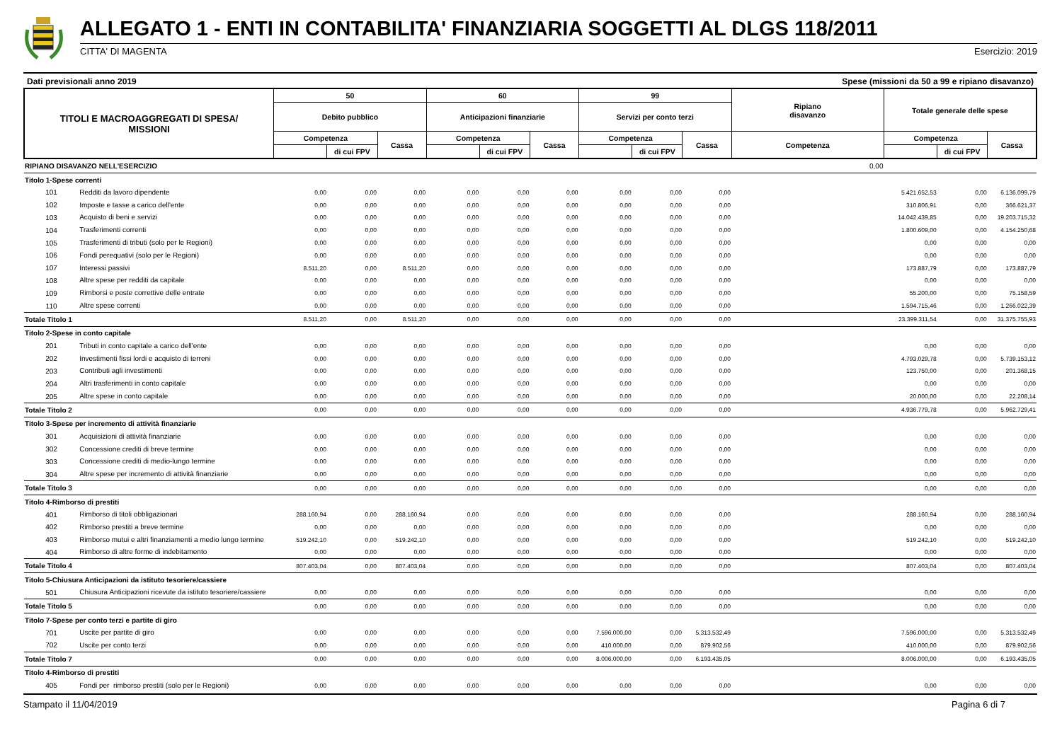ALLEGATO 1 - ENTI IN CONTABILITA' FINANZIARIA SOGGETTI AL DLGS 118/2011
CITTA' DI MAGENTA Esercizio: 2019
Dati previsionali anno 2019 Spese (missioni da 50 a 99 e ripiano disavanzo)
| TITOLI E MACROAGGREGATI DI SPESA/ MISSIONI | | 50 | | | 60 | | | 99 | | | Ripiano disavanzo | Totale generale delle spese | | |
| --- | --- | --- | --- | --- | --- | --- | --- | --- | --- | --- | --- | --- | --- | --- |
| | | Debito pubblico | | | Anticipazioni finanziarie | | | Servizi per conto terzi | | | | | | |
| | | Competenza | | Cassa | Competenza | | Cassa | Competenza | | Cassa | Competenza | Competenza | | Cassa |
| | | | di cui FPV | | | di cui FPV | | | di cui FPV | | | | di cui FPV | |
| RIPIANO DISAVANZO NELL'ESERCIZIO | | | | | | | | | | | 0,00 | | | |
| Titolo 1-Spese correnti | | | | | | | | | | | | | | |
| 101 | Redditi da lavoro dipendente | 0,00 | 0,00 | 0,00 | 0,00 | 0,00 | 0,00 | 0,00 | 0,00 | 0,00 | | 5.421.652,53 | 0,00 | 6.136.099,79 |
| 102 | Imposte e tasse a carico dell'ente | 0,00 | 0,00 | 0,00 | 0,00 | 0,00 | 0,00 | 0,00 | 0,00 | 0,00 | | 310.806,91 | 0,00 | 366.621,37 |
| 103 | Acquisto di beni e servizi | 0,00 | 0,00 | 0,00 | 0,00 | 0,00 | 0,00 | 0,00 | 0,00 | 0,00 | | 14.042.439,85 | 0,00 | 19.203.715,32 |
| 104 | Trasferimenti correnti | 0,00 | 0,00 | 0,00 | 0,00 | 0,00 | 0,00 | 0,00 | 0,00 | 0,00 | | 1.800.609,00 | 0,00 | 4.154.250,68 |
| 105 | Trasferimenti di tributi (solo per le Regioni) | 0,00 | 0,00 | 0,00 | 0,00 | 0,00 | 0,00 | 0,00 | 0,00 | 0,00 | | 0,00 | 0,00 | 0,00 |
| 106 | Fondi perequativi (solo per le Regioni) | 0,00 | 0,00 | 0,00 | 0,00 | 0,00 | 0,00 | 0,00 | 0,00 | 0,00 | | 0,00 | 0,00 | 0,00 |
| 107 | Interessi passivi | 8.511,20 | 0,00 | 8.511,20 | 0,00 | 0,00 | 0,00 | 0,00 | 0,00 | 0,00 | | 173.887,79 | 0,00 | 173.887,79 |
| 108 | Altre spese per redditi da capitale | 0,00 | 0,00 | 0,00 | 0,00 | 0,00 | 0,00 | 0,00 | 0,00 | 0,00 | | 0,00 | 0,00 | 0,00 |
| 109 | Rimborsi e poste correttive delle entrate | 0,00 | 0,00 | 0,00 | 0,00 | 0,00 | 0,00 | 0,00 | 0,00 | 0,00 | | 55.200,00 | 0,00 | 75.158,59 |
| 110 | Altre spese correnti | 0,00 | 0,00 | 0,00 | 0,00 | 0,00 | 0,00 | 0,00 | 0,00 | 0,00 | | 1.594.715,46 | 0,00 | 1.266.022,39 |
| Totale Titolo 1 | | 8.511,20 | 0,00 | 8.511,20 | 0,00 | 0,00 | 0,00 | 0,00 | 0,00 | 0,00 | | 23.399.311,54 | 0,00 | 31.375.755,93 |
| Titolo 2-Spese in conto capitale | | | | | | | | | | | | | | |
| 201 | Tributi in conto capitale a carico dell'ente | 0,00 | 0,00 | 0,00 | 0,00 | 0,00 | 0,00 | 0,00 | 0,00 | 0,00 | | 0,00 | 0,00 | 0,00 |
| 202 | Investimenti fissi lordi e acquisto di terreni | 0,00 | 0,00 | 0,00 | 0,00 | 0,00 | 0,00 | 0,00 | 0,00 | 0,00 | | 4.793.029,78 | 0,00 | 5.739.153,12 |
| 203 | Contributi agli investimenti | 0,00 | 0,00 | 0,00 | 0,00 | 0,00 | 0,00 | 0,00 | 0,00 | 0,00 | | 123.750,00 | 0,00 | 201.368,15 |
| 204 | Altri trasferimenti in conto capitale | 0,00 | 0,00 | 0,00 | 0,00 | 0,00 | 0,00 | 0,00 | 0,00 | 0,00 | | 0,00 | 0,00 | 0,00 |
| 205 | Altre spese in conto capitale | 0,00 | 0,00 | 0,00 | 0,00 | 0,00 | 0,00 | 0,00 | 0,00 | 0,00 | | 20.000,00 | 0,00 | 22.208,14 |
| Totale Titolo 2 | | 0,00 | 0,00 | 0,00 | 0,00 | 0,00 | 0,00 | 0,00 | 0,00 | 0,00 | | 4.936.779,78 | 0,00 | 5.962.729,41 |
| Titolo 3-Spese per incremento di attività finanziarie | | | | | | | | | | | | | | |
| 301 | Acquisizioni di attività finanziarie | 0,00 | 0,00 | 0,00 | 0,00 | 0,00 | 0,00 | 0,00 | 0,00 | 0,00 | | 0,00 | 0,00 | 0,00 |
| 302 | Concessione crediti di breve termine | 0,00 | 0,00 | 0,00 | 0,00 | 0,00 | 0,00 | 0,00 | 0,00 | 0,00 | | 0,00 | 0,00 | 0,00 |
| 303 | Concessione crediti di medio-lungo termine | 0,00 | 0,00 | 0,00 | 0,00 | 0,00 | 0,00 | 0,00 | 0,00 | 0,00 | | 0,00 | 0,00 | 0,00 |
| 304 | Altre spese per incremento di attività finanziarie | 0,00 | 0,00 | 0,00 | 0,00 | 0,00 | 0,00 | 0,00 | 0,00 | 0,00 | | 0,00 | 0,00 | 0,00 |
| Totale Titolo 3 | | 0,00 | 0,00 | 0,00 | 0,00 | 0,00 | 0,00 | 0,00 | 0,00 | 0,00 | | 0,00 | 0,00 | 0,00 |
| Titolo 4-Rimborso di prestiti | | | | | | | | | | | | | | |
| 401 | Rimborso di titoli obbligazionari | 288.160,94 | 0,00 | 288.160,94 | 0,00 | 0,00 | 0,00 | 0,00 | 0,00 | 0,00 | | 288.160,94 | 0,00 | 288.160,94 |
| 402 | Rimborso prestiti a breve termine | 0,00 | 0,00 | 0,00 | 0,00 | 0,00 | 0,00 | 0,00 | 0,00 | 0,00 | | 0,00 | 0,00 | 0,00 |
| 403 | Rimborso mutui e altri finanziamenti a medio lungo termine | 519.242,10 | 0,00 | 519.242,10 | 0,00 | 0,00 | 0,00 | 0,00 | 0,00 | 0,00 | | 519.242,10 | 0,00 | 519.242,10 |
| 404 | Rimborso di altre forme di indebitamento | 0,00 | 0,00 | 0,00 | 0,00 | 0,00 | 0,00 | 0,00 | 0,00 | 0,00 | | 0,00 | 0,00 | 0,00 |
| Totale Titolo 4 | | 807.403,04 | 0,00 | 807.403,04 | 0,00 | 0,00 | 0,00 | 0,00 | 0,00 | 0,00 | | 807.403,04 | 0,00 | 807.403,04 |
| Titolo 5-Chiusura Anticipazioni da istituto tesoriere/cassiere | | | | | | | | | | | | | | |
| 501 | Chiusura Anticipazioni ricevute da istituto tesoriere/cassiere | 0,00 | 0,00 | 0,00 | 0,00 | 0,00 | 0,00 | 0,00 | 0,00 | 0,00 | | 0,00 | 0,00 | 0,00 |
| Totale Titolo 5 | | 0,00 | 0,00 | 0,00 | 0,00 | 0,00 | 0,00 | 0,00 | 0,00 | 0,00 | | 0,00 | 0,00 | 0,00 |
| Titolo 7-Spese per conto terzi e partite di giro | | | | | | | | | | | | | | |
| 701 | Uscite per partite di giro | 0,00 | 0,00 | 0,00 | 0,00 | 0,00 | 0,00 | 7.596.000,00 | 0,00 | 5.313.532,49 | | 7.596.000,00 | 0,00 | 5.313.532,49 |
| 702 | Uscite per conto terzi | 0,00 | 0,00 | 0,00 | 0,00 | 0,00 | 0,00 | 410.000,00 | 0,00 | 879.902,56 | | 410.000,00 | 0,00 | 879.902,56 |
| Totale Titolo 7 | | 0,00 | 0,00 | 0,00 | 0,00 | 0,00 | 0,00 | 8.006.000,00 | 0,00 | 6.193.435,05 | | 8.006.000,00 | 0,00 | 6.193.435,05 |
| Titolo 4-Rimborso di prestiti | | | | | | | | | | | | | | |
| 405 | Fondi per rimborso prestiti (solo per le Regioni) | 0,00 | 0,00 | 0,00 | 0,00 | 0,00 | 0,00 | 0,00 | 0,00 | 0,00 | | 0,00 | 0,00 | 0,00 |
Stampato il 11/04/2019 Pagina 6 di 7